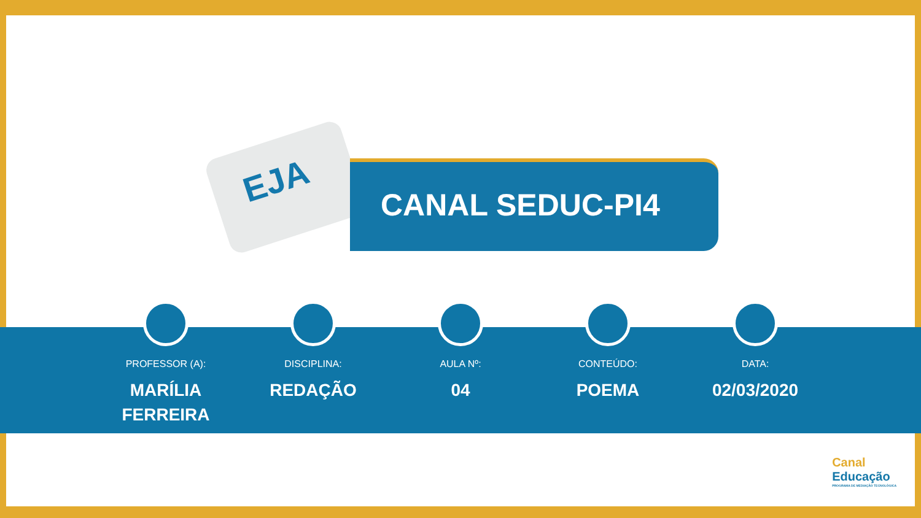EJA
CANAL SEDUC-PI4
PROFESSOR (A):
MARÍLIA
FERREIRA
DISCIPLINA:
REDAÇÃO
AULA Nº:
04
CONTEÚDO:
POEMA
DATA:
02/03/2020
Canal
Educação
PROGRAMA DE MEDIAÇÃO TECNOLÓGICA